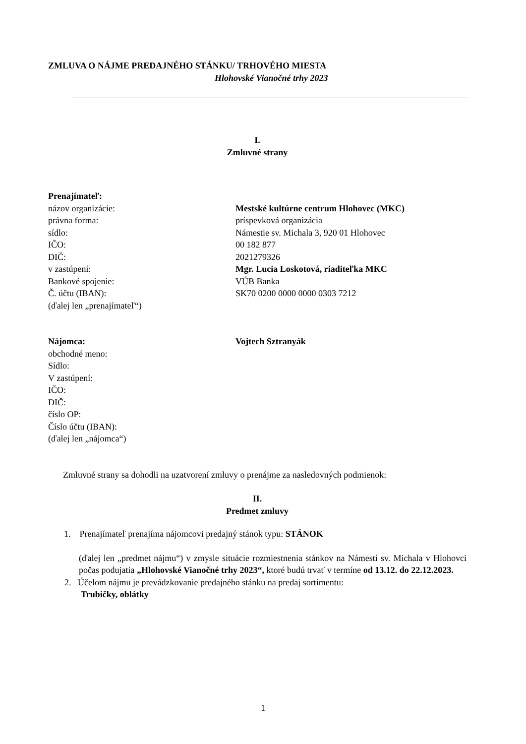ZMLUVA O NÁJME PREDAJNÉHO STÁNKU/ TRHOVÉHO MIESTA
Hlohovské Vianočné trhy 2023
I.
Zmluvné strany
| Prenajímateľ: | |
| názov organizácie: | Mestské kultúrne centrum Hlohovec (MKC) |
| právna forma: | príspevková organizácia |
| sídlo: | Námestie sv. Michala 3, 920 01 Hlohovec |
| IČO: | 00 182 877 |
| DIČ: | 2021279326 |
| v zastúpení: | Mgr. Lucia Loskotová, riaditeľka MKC |
| Bankové spojenie: | VÚB Banka |
| Č. účtu (IBAN): | SK70 0200 0000 0000 0303 7212 |
| (ďalej len „prenajímateľ“) | |
| Nájomca: | Vojtech Sztranyák |
| obchodné meno: | |
| Sídlo: | |
| V zastúpení: | |
| IČO: | |
| DIČ: | |
| číslo OP: | |
| Číslo účtu (IBAN): | |
| (ďalej len „nájomca“) | |
Zmluvné strany sa dohodli na uzatvorení zmluvy o prenájme za nasledovných podmienok:
II.
Predmet zmluvy
1. Prenajímateľ prenajíma nájomcovi predajný stánok typu: STÁNOK
(ďalej len „predmet nájmu“) v zmysle situácie rozmiestnenia stánkov na Námestí sv. Michala v Hlohovci počas podujatia „Hlohovské Vianočné trhy 2023“, ktoré budú trvať v termíne od 13.12. do 22.12.2023.
2. Účelom nájmu je prevádzkovanie predajného stánku na predaj sortimentu:
Trubičky, oblátky
1